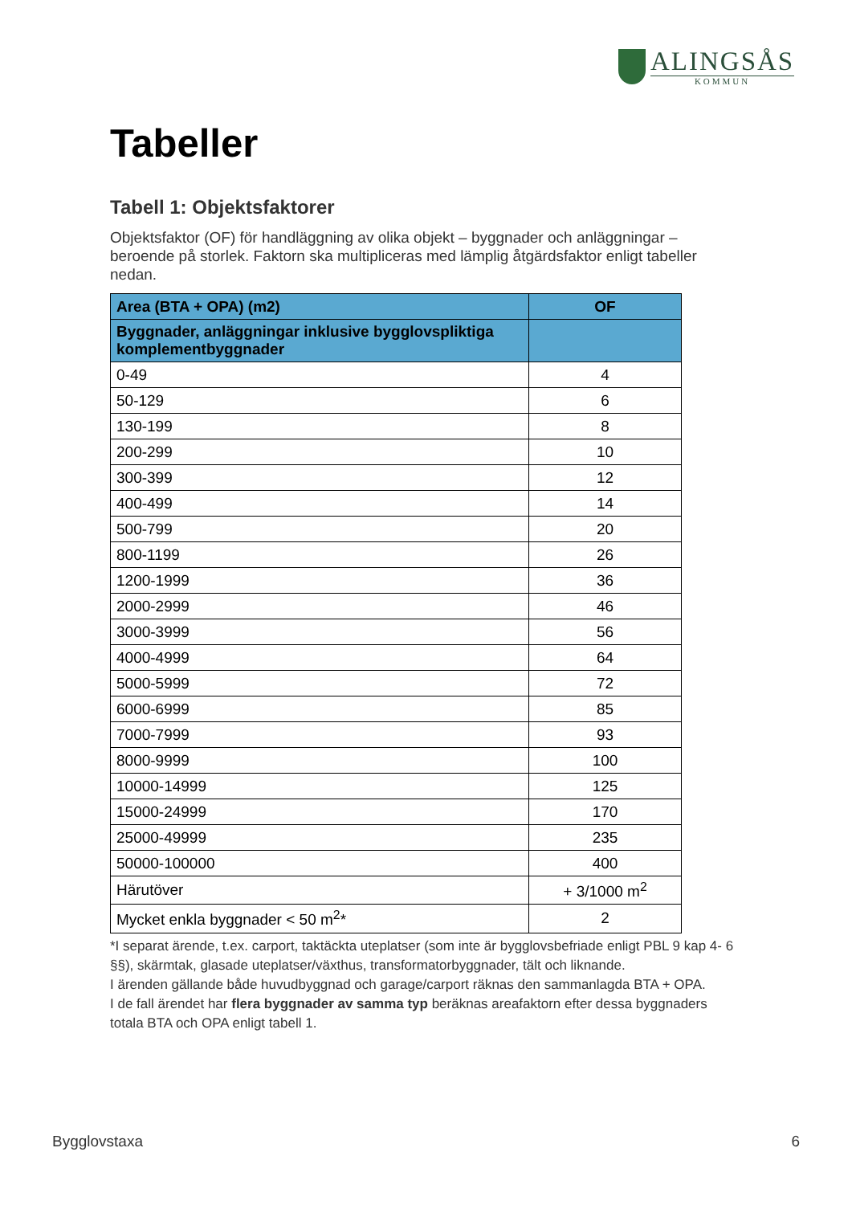ALINGSÅS
KOMMUN
Tabeller
Tabell 1: Objektsfaktorer
Objektsfaktor (OF) för handläggning av olika objekt – byggnader och anläggningar – beroende på storlek. Faktorn ska multipliceras med lämplig åtgärdsfaktor enligt tabeller nedan.
| Area (BTA + OPA) (m2) | OF |
| --- | --- |
| Byggnader, anläggningar inklusive bygglovspliktiga komplementbyggnader | |
| 0-49 | 4 |
| 50-129 | 6 |
| 130-199 | 8 |
| 200-299 | 10 |
| 300-399 | 12 |
| 400-499 | 14 |
| 500-799 | 20 |
| 800-1199 | 26 |
| 1200-1999 | 36 |
| 2000-2999 | 46 |
| 3000-3999 | 56 |
| 4000-4999 | 64 |
| 5000-5999 | 72 |
| 6000-6999 | 85 |
| 7000-7999 | 93 |
| 8000-9999 | 100 |
| 10000-14999 | 125 |
| 15000-24999 | 170 |
| 25000-49999 | 235 |
| 50000-100000 | 400 |
| Härutöver | + 3/1000 m<sup>2</sup> |
| Mycket enkla byggnader < 50 m<sup>2</sup>* | 2 |
*I separat ärende, t.ex. carport, taktäckta uteplatser (som inte är bygglovsbefriade enligt PBL 9 kap 4- 6 §§), skärmtak, glasade uteplatser/växthus, transformatorbyggnader, tält och liknande.
I ärenden gällande både huvudbyggnad och garage/carport räknas den sammanlagda BTA + OPA.
I de fall ärendet har flera byggnader av samma typ beräknas areafaktorn efter dessa byggnaders totala BTA och OPA enligt tabell 1.
Bygglovstaxa 6